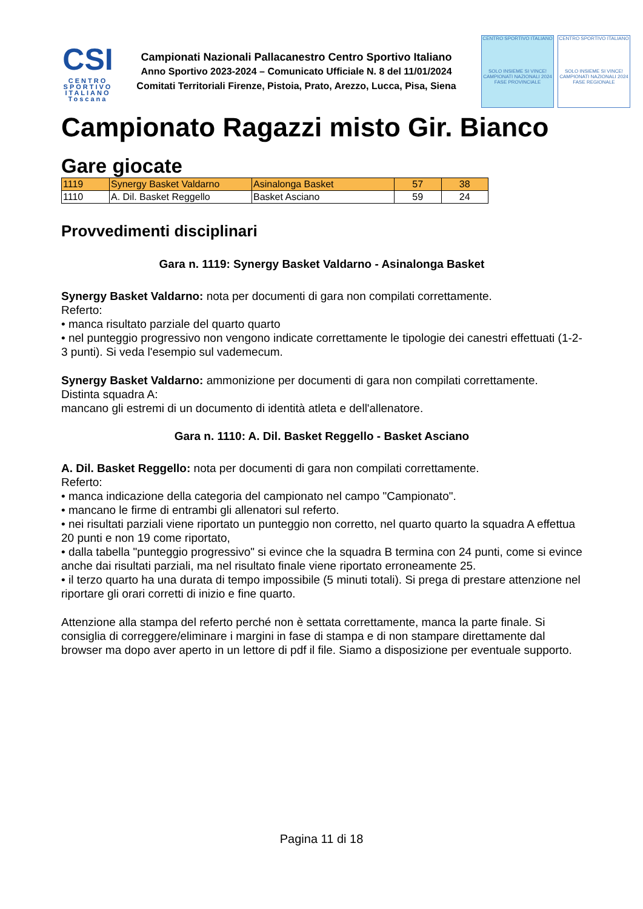CSI
CENTRO
SPORTIVO
ITALIANO
Toscana
Campionati Nazionali Pallacanestro Centro Sportivo Italiano
Anno Sportivo 2023-2024 – Comunicato Ufficiale N. 8 del 11/01/2024
Comitati Territoriali Firenze, Pistoia, Prato, Arezzo, Lucca, Pisa, Siena
CENTRO SPORTIVO ITALIANO
SOLO INSIEME SI VINCE!
CAMPIONATI NAZIONALI 2024
FASE PROVINCIALE
CENTRO SPORTIVO ITALIANO
SOLO INSIEME SI VINCE!
CAMPIONATI NAZIONALI 2024
FASE REGIONALE
Campionato Ragazzi misto Gir. Bianco
Gare giocate
| 1119 | Synergy Basket Valdarno | Asinalonga Basket | 57 | 38 |
| 1110 | A. Dil. Basket Reggello | Basket Asciano | 59 | 24 |
Provvedimenti disciplinari
Gara n. 1119: Synergy Basket Valdarno - Asinalonga Basket
Synergy Basket Valdarno: nota per documenti di gara non compilati correttamente.
Referto:
• manca risultato parziale del quarto quarto
• nel punteggio progressivo non vengono indicate correttamente le tipologie dei canestri effettuati (1-2-3 punti). Si veda l'esempio sul vademecum.
Synergy Basket Valdarno: ammonizione per documenti di gara non compilati correttamente.
Distinta squadra A:
mancano gli estremi di un documento di identità atleta e dell'allenatore.
Gara n. 1110: A. Dil. Basket Reggello - Basket Asciano
A. Dil. Basket Reggello: nota per documenti di gara non compilati correttamente.
Referto:
• manca indicazione della categoria del campionato nel campo "Campionato".
• mancano le firme di entrambi gli allenatori sul referto.
• nei risultati parziali viene riportato un punteggio non corretto, nel quarto quarto la squadra A effettua 20 punti e non 19 come riportato,
• dalla tabella "punteggio progressivo" si evince che la squadra B termina con 24 punti, come si evince anche dai risultati parziali, ma nel risultato finale viene riportato erroneamente 25.
• il terzo quarto ha una durata di tempo impossibile (5 minuti totali). Si prega di prestare attenzione nel riportare gli orari corretti di inizio e fine quarto.
Attenzione alla stampa del referto perché non è settata correttamente, manca la parte finale. Si consiglia di correggere/eliminare i margini in fase di stampa e di non stampare direttamente dal browser ma dopo aver aperto in un lettore di pdf il file. Siamo a disposizione per eventuale supporto.
Pagina 11 di 18